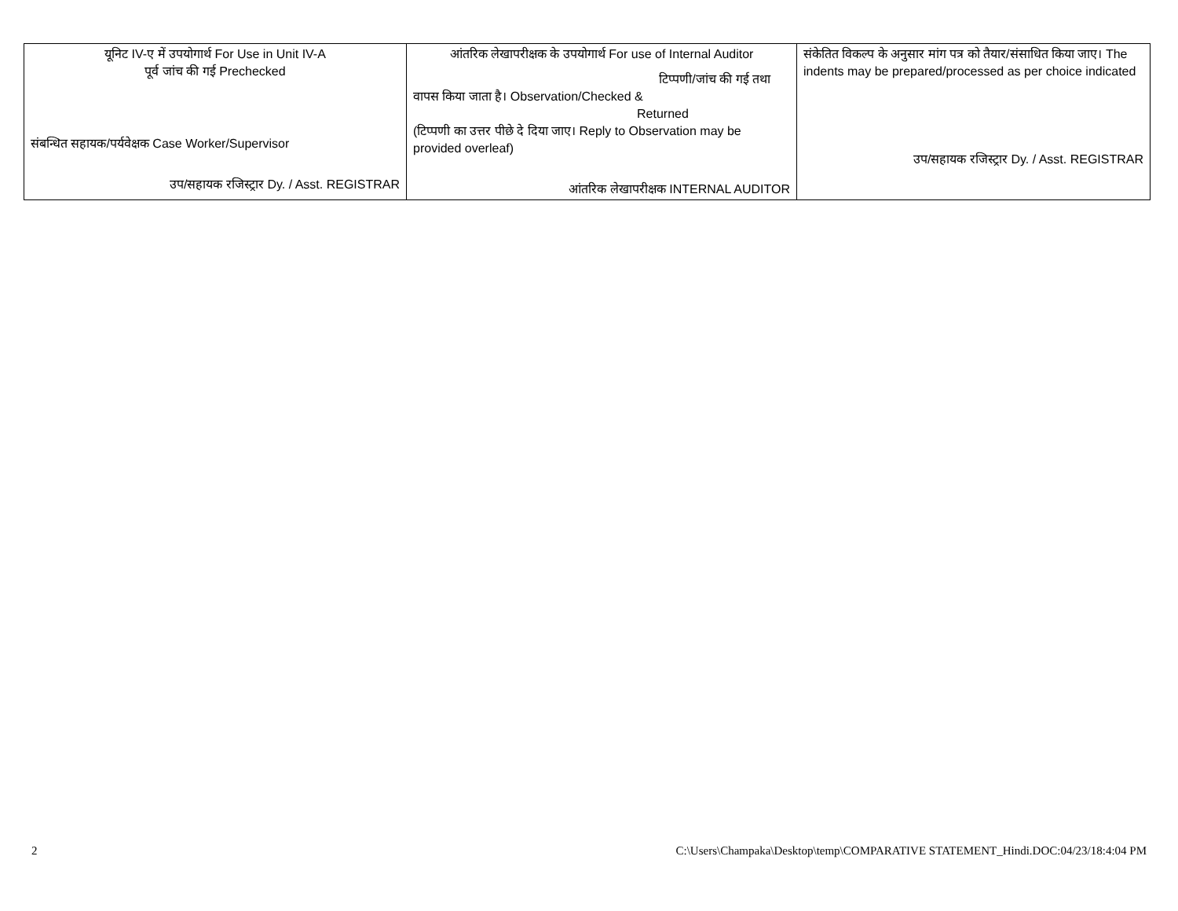| यूनिट IV-ए में उपयोगार्थ For Use in Unit IV-A पूर्व जांच की गई Prechecked संबन्धित सहायक/पर्यवेक्षक Case Worker/Supervisor उप/सहायक रजिस्ट्रार Dy. / Asst. REGISTRAR | आंतरिक लेखापरीक्षक के उपयोगार्थ For use of Internal Auditor टिप्पणी/जांच की गई तथा वापस किया जाता है। Observation/Checked & Returned (टिप्पणी का उत्तर पीछे दे दिया जाए। Reply to Observation may be provided overleaf) आंतरिक लेखापरीक्षक INTERNAL AUDITOR | संकेतित विकल्प के अनुसार मांग पत्र को तैयार/संसाधित किया जाए। The indents may be prepared/processed as per choice indicated उप/सहायक रजिस्ट्रार Dy. / Asst. REGISTRAR |
2 C:\Users\Champaka\Desktop\temp\COMPARATIVE STATEMENT_Hindi.DOC:04/23/18:4:04 PM